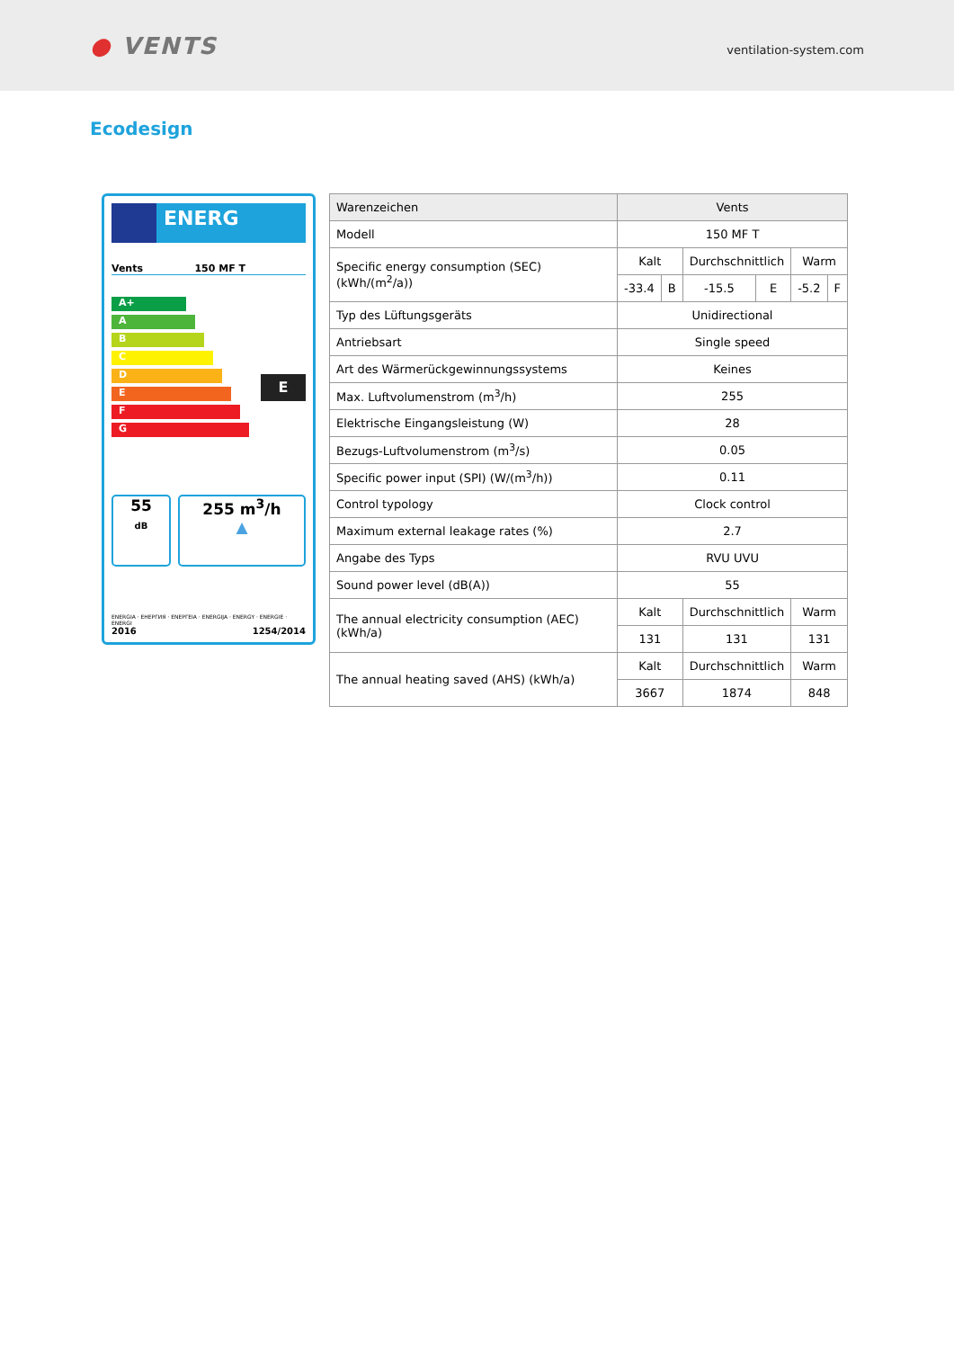● VENTS
ventilation-system.com
Ecodesign
ENERG
Vents 150 MF T
A+
A
B
C
D
E
F
G
E
55
dB
255 m<sup>3</sup>/h
▲
ENERGIA · ЕНЕРГИЯ · ΕΝΕΡΓΕΙΑ · ENERGIJA · ENERGY · ENERGIE · ENERGI
2016 1254/2014
| Warenzeichen | Vents | | | | | |
| Modell | 150 MF T | | | | | |
| Specific energy consumption (SEC) (kWh/(m<sup>2</sup>/a)) | Kalt | | Durchschnittlich | | Warm | |
| | -33.4 | B | -15.5 | E | -5.2 | F |
| Typ des Lüftungsgeräts | Unidirectional | | | | | |
| Antriebsart | Single speed | | | | | |
| Art des Wärmerückgewinnungssystems | Keines | | | | | |
| Max. Luftvolumenstrom (m<sup>3</sup>/h) | 255 | | | | | |
| Elektrische Eingangsleistung (W) | 28 | | | | | |
| Bezugs-Luftvolumenstrom (m<sup>3</sup>/s) | 0.05 | | | | | |
| Specific power input (SPI) (W/(m<sup>3</sup>/h)) | 0.11 | | | | | |
| Control typology | Clock control | | | | | |
| Maximum external leakage rates (%) | 2.7 | | | | | |
| Angabe des Typs | RVU UVU | | | | | |
| Sound power level (dB(A)) | 55 | | | | | |
| The annual electricity consumption (AEC) (kWh/a) | Kalt | | Durchschnittlich | | Warm | |
| | 131 | | 131 | | 131 | |
| The annual heating saved (AHS) (kWh/a) | Kalt | | Durchschnittlich | | Warm | |
| | 3667 | | 1874 | | 848 | |